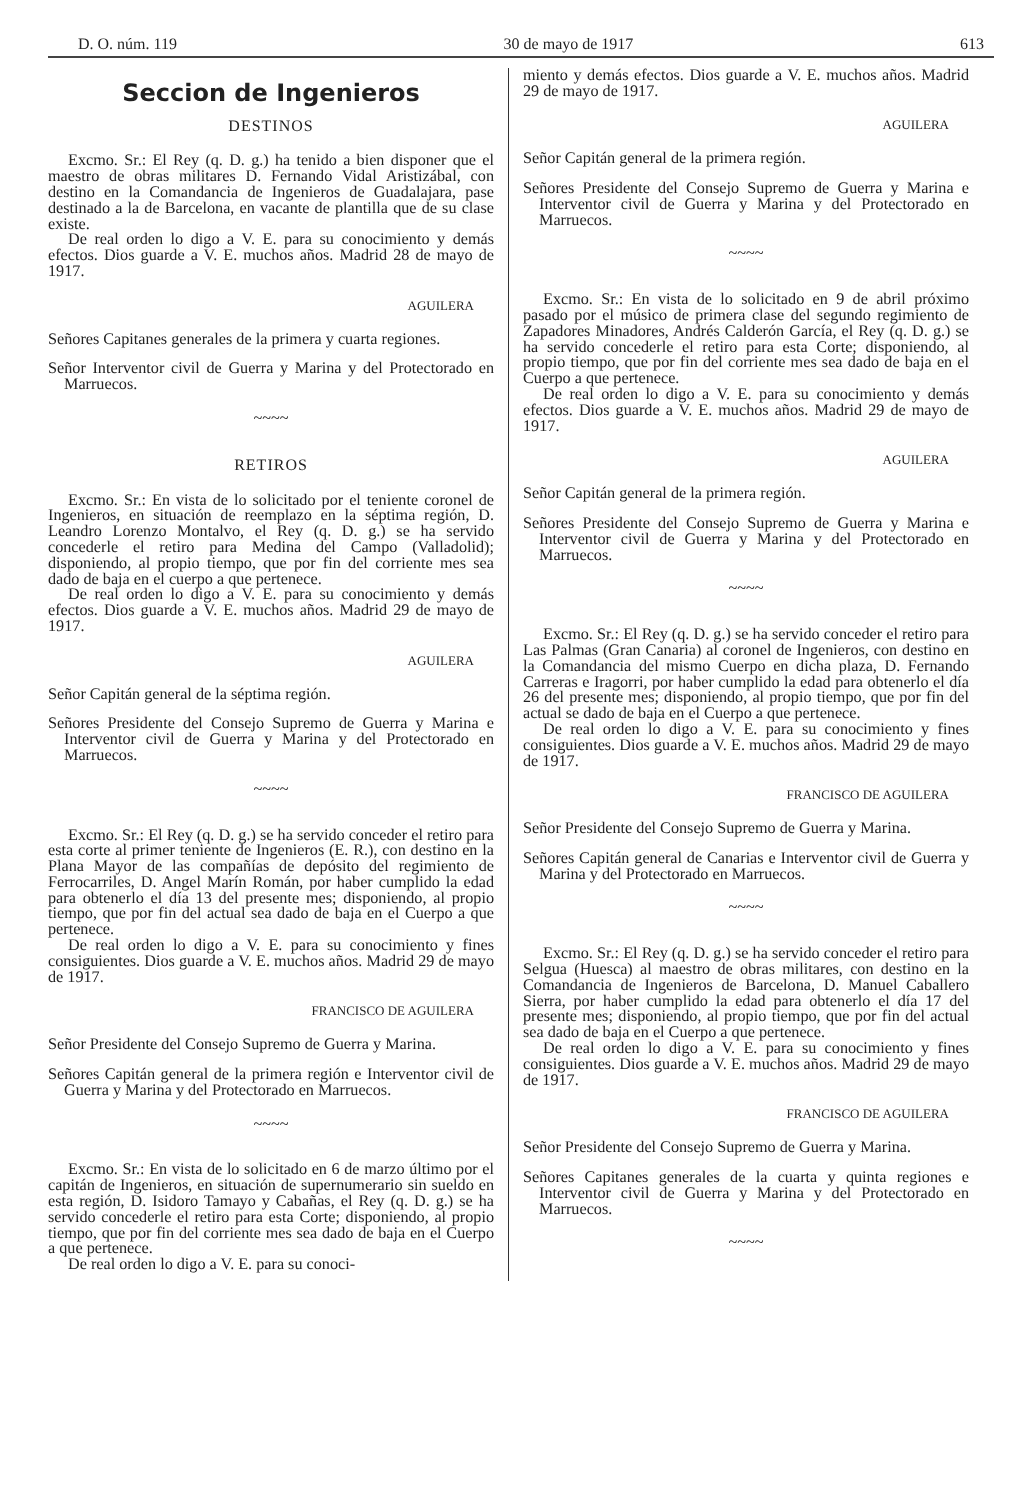D. O. núm. 119 30 de mayo de 1917 613
Seccion de Ingenieros
DESTINOS
Excmo. Sr.: El Rey (q. D. g.) ha tenido a bien disponer que el maestro de obras militares D. Fernando Vidal Aristizábal, con destino en la Comandancia de Ingenieros de Guadalajara, pase destinado a la de Barcelona, en vacante de plantilla que de su clase existe.
De real orden lo digo a V. E. para su conocimiento y demás efectos. Dios guarde a V. E. muchos años. Madrid 28 de mayo de 1917.
AGUILERA
Señores Capitanes generales de la primera y cuarta regiones.
Señor Interventor civil de Guerra y Marina y del Protectorado en Marruecos.
~~~~
RETIROS
Excmo. Sr.: En vista de lo solicitado por el teniente coronel de Ingenieros, en situación de reemplazo en la séptima región, D. Leandro Lorenzo Montalvo, el Rey (q. D. g.) se ha servido concederle el retiro para Medina del Campo (Valladolid); disponiendo, al propio tiempo, que por fin del corriente mes sea dado de baja en el cuerpo a que pertenece.
De real orden lo digo a V. E. para su conocimiento y demás efectos. Dios guarde a V. E. muchos años. Madrid 29 de mayo de 1917.
AGUILERA
Señor Capitán general de la séptima región.
Señores Presidente del Consejo Supremo de Guerra y Marina e Interventor civil de Guerra y Marina y del Protectorado en Marruecos.
~~~~
Excmo. Sr.: El Rey (q. D. g.) se ha servido conceder el retiro para esta corte al primer teniente de Ingenieros (E. R.), con destino en la Plana Mayor de las compañías de depósito del regimiento de Ferrocarriles, D. Angel Marín Román, por haber cumplido la edad para obtenerlo el día 13 del presente mes; disponiendo, al propio tiempo, que por fin del actual sea dado de baja en el Cuerpo a que pertenece.
De real orden lo digo a V. E. para su conocimiento y fines consiguientes. Dios guarde a V. E. muchos años. Madrid 29 de mayo de 1917.
FRANCISCO DE AGUILERA
Señor Presidente del Consejo Supremo de Guerra y Marina.
Señores Capitán general de la primera región e Interventor civil de Guerra y Marina y del Protectorado en Marruecos.
~~~~
Excmo. Sr.: En vista de lo solicitado en 6 de marzo último por el capitán de Ingenieros, en situación de supernumerario sin sueldo en esta región, D. Isidoro Tamayo y Cabañas, el Rey (q. D. g.) se ha servido concederle el retiro para esta Corte; disponiendo, al propio tiempo, que por fin del corriente mes sea dado de baja en el Cuerpo a que pertenece.
De real orden lo digo a V. E. para su conoci-
miento y demás efectos. Dios guarde a V. E. muchos años. Madrid 29 de mayo de 1917.
AGUILERA
Señor Capitán general de la primera región.
Señores Presidente del Consejo Supremo de Guerra y Marina e Interventor civil de Guerra y Marina y del Protectorado en Marruecos.
~~~~
Excmo. Sr.: En vista de lo solicitado en 9 de abril próximo pasado por el músico de primera clase del segundo regimiento de Zapadores Minadores, Andrés Calderón García, el Rey (q. D. g.) se ha servido concederle el retiro para esta Corte; disponiendo, al propio tiempo, que por fin del corriente mes sea dado de baja en el Cuerpo a que pertenece.
De real orden lo digo a V. E. para su conocimiento y demás efectos. Dios guarde a V. E. muchos años. Madrid 29 de mayo de 1917.
AGUILERA
Señor Capitán general de la primera región.
Señores Presidente del Consejo Supremo de Guerra y Marina e Interventor civil de Guerra y Marina y del Protectorado en Marruecos.
~~~~
Excmo. Sr.: El Rey (q. D. g.) se ha servido conceder el retiro para Las Palmas (Gran Canaria) al coronel de Ingenieros, con destino en la Comandancia del mismo Cuerpo en dicha plaza, D. Fernando Carreras e Iragorri, por haber cumplido la edad para obtenerlo el día 26 del presente mes; disponiendo, al propio tiempo, que por fin del actual se dado de baja en el Cuerpo a que pertenece.
De real orden lo digo a V. E. para su conocimiento y fines consiguientes. Dios guarde a V. E. muchos años. Madrid 29 de mayo de 1917.
FRANCISCO DE AGUILERA
Señor Presidente del Consejo Supremo de Guerra y Marina.
Señores Capitán general de Canarias e Interventor civil de Guerra y Marina y del Protectorado en Marruecos.
~~~~
Excmo. Sr.: El Rey (q. D. g.) se ha servido conceder el retiro para Selgua (Huesca) al maestro de obras militares, con destino en la Comandancia de Ingenieros de Barcelona, D. Manuel Caballero Sierra, por haber cumplido la edad para obtenerlo el día 17 del presente mes; disponiendo, al propio tiempo, que por fin del actual sea dado de baja en el Cuerpo a que pertenece.
De real orden lo digo a V. E. para su conocimiento y fines consiguientes. Dios guarde a V. E. muchos años. Madrid 29 de mayo de 1917.
FRANCISCO DE AGUILERA
Señor Presidente del Consejo Supremo de Guerra y Marina.
Señores Capitanes generales de la cuarta y quinta regiones e Interventor civil de Guerra y Marina y del Protectorado en Marruecos.
~~~~